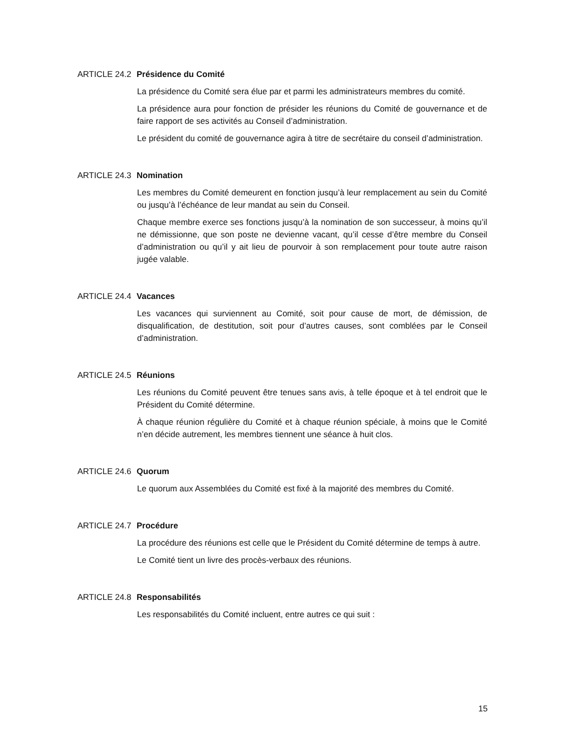ARTICLE 24.2 Présidence du Comité
La présidence du Comité sera élue par et parmi les administrateurs membres du comité.
La présidence aura pour fonction de présider les réunions du Comité de gouvernance et de faire rapport de ses activités au Conseil d’administration.
Le président du comité de gouvernance agira à titre de secrétaire du conseil d’administration.
ARTICLE 24.3 Nomination
Les membres du Comité demeurent en fonction jusqu’à leur remplacement au sein du Comité ou jusqu’à l’échéance de leur mandat au sein du Conseil.
Chaque membre exerce ses fonctions jusqu’à la nomination de son successeur, à moins qu’il ne démissionne, que son poste ne devienne vacant, qu’il cesse d’être membre du Conseil d’administration ou qu’il y ait lieu de pourvoir à son remplacement pour toute autre raison jugée valable.
ARTICLE 24.4 Vacances
Les vacances qui surviennent au Comité, soit pour cause de mort, de démission, de disqualification, de destitution, soit pour d’autres causes, sont comblées par le Conseil d’administration.
ARTICLE 24.5 Réunions
Les réunions du Comité peuvent être tenues sans avis, à telle époque et à tel endroit que le Président du Comité détermine.
À chaque réunion régulière du Comité et à chaque réunion spéciale, à moins que le Comité n’en décide autrement, les membres tiennent une séance à huit clos.
ARTICLE 24.6 Quorum
Le quorum aux Assemblées du Comité est fixé à la majorité des membres du Comité.
ARTICLE 24.7 Procédure
La procédure des réunions est celle que le Président du Comité détermine de temps à autre.
Le Comité tient un livre des procès-verbaux des réunions.
ARTICLE 24.8 Responsabilités
Les responsabilités du Comité incluent, entre autres ce qui suit :
15